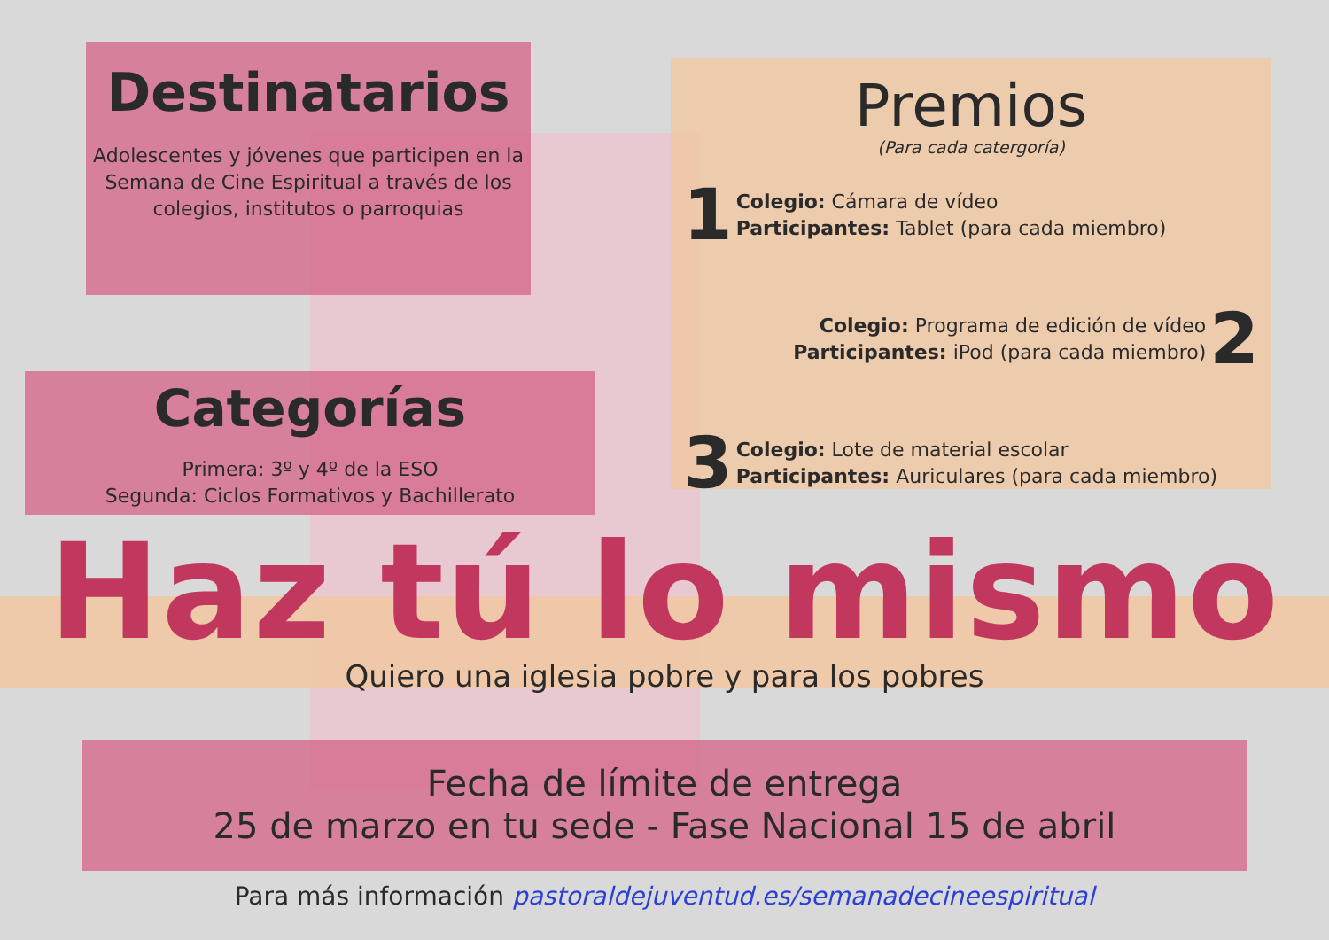Destinatarios
Adolescentes y jóvenes que participen en la Semana de Cine Espiritual a través de los colegios, institutos o parroquias
Categorías
Primera: 3º y 4º de la ESO
Segunda: Ciclos Formativos y Bachillerato
Premios
(Para cada catergoría)
1
Colegio: Cámara de vídeo
Participantes: Tablet (para cada miembro)
Colegio: Programa de edición de vídeo
Participantes: iPod (para cada miembro)
2
3
Colegio: Lote de material escolar
Participantes: Auriculares (para cada miembro)
Haz tú lo mismo
Quiero una iglesia pobre y para los pobres
Fecha de límite de entrega
25 de marzo en tu sede - Fase Nacional 15 de abril
Para más información pastoraldejuventud.es/semanadecineespiritual